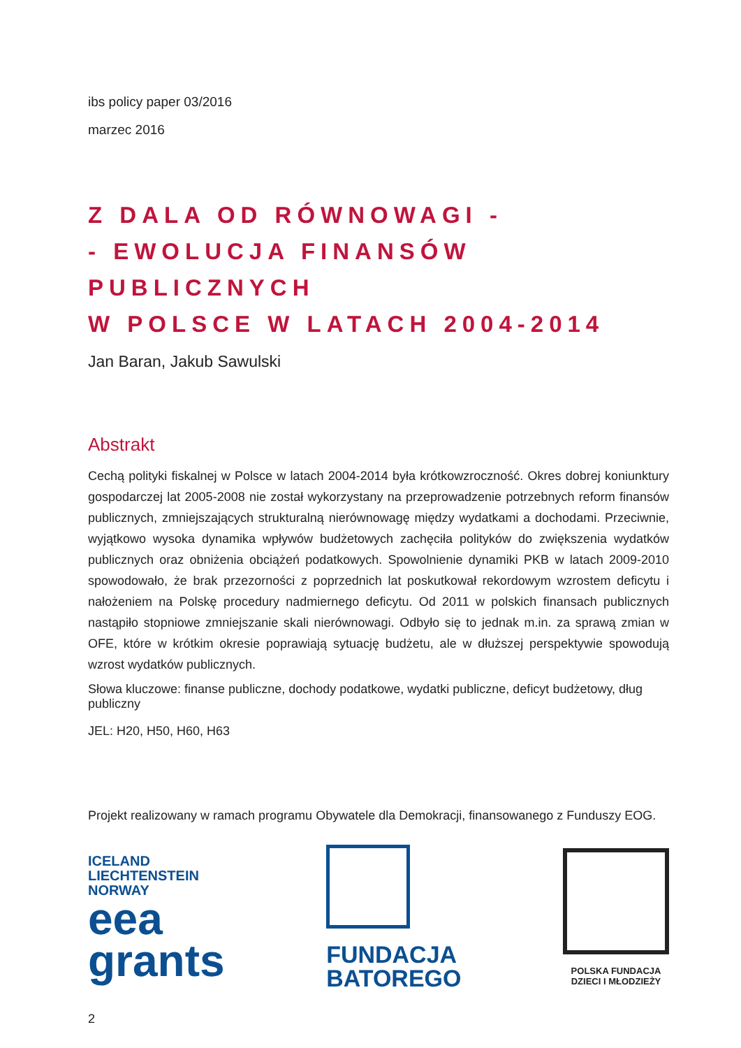ibs policy paper 03/2016
marzec 2016
Z DALA OD RÓWNOWAGI -
- EWOLUCJA FINANSÓW PUBLICZNYCH
W POLSCE W LATACH 2004-2014
Jan Baran, Jakub Sawulski
Abstrakt
Cechą polityki fiskalnej w Polsce w latach 2004-2014 była krótkowzroczność. Okres dobrej koniunktury gospodarczej lat 2005-2008 nie został wykorzystany na przeprowadzenie potrzebnych reform finansów publicznych, zmniejszających strukturalną nierównowagę między wydatkami a dochodami. Przeciwnie, wyjątkowo wysoka dynamika wpływów budżetowych zachęciła polityków do zwiększenia wydatków publicznych oraz obniżenia obciążeń podatkowych. Spowolnienie dynamiki PKB w latach 2009-2010 spowodowało, że brak przezorności z poprzednich lat poskutkował rekordowym wzrostem deficytu i nałożeniem na Polskę procedury nadmiernego deficytu. Od 2011 w polskich finansach publicznych nastąpiło stopniowe zmniejszanie skali nierównowagi. Odbyło się to jednak m.in. za sprawą zmian w OFE, które w krótkim okresie poprawiają sytuację budżetu, ale w dłuższej perspektywie spowodują wzrost wydatków publicznych.
Słowa kluczowe: finanse publiczne, dochody podatkowe, wydatki publiczne, deficyt budżetowy, dług publiczny
JEL: H20, H50, H60, H63
Projekt realizowany w ramach programu Obywatele dla Demokracji, finansowanego z Funduszy EOG.
ICELAND
LIECHTENSTEIN
NORWAY
eea
grants
FUNDACJA
BATOREGO
POLSKA FUNDACJA
DZIECI I MŁODZIEŻY
2